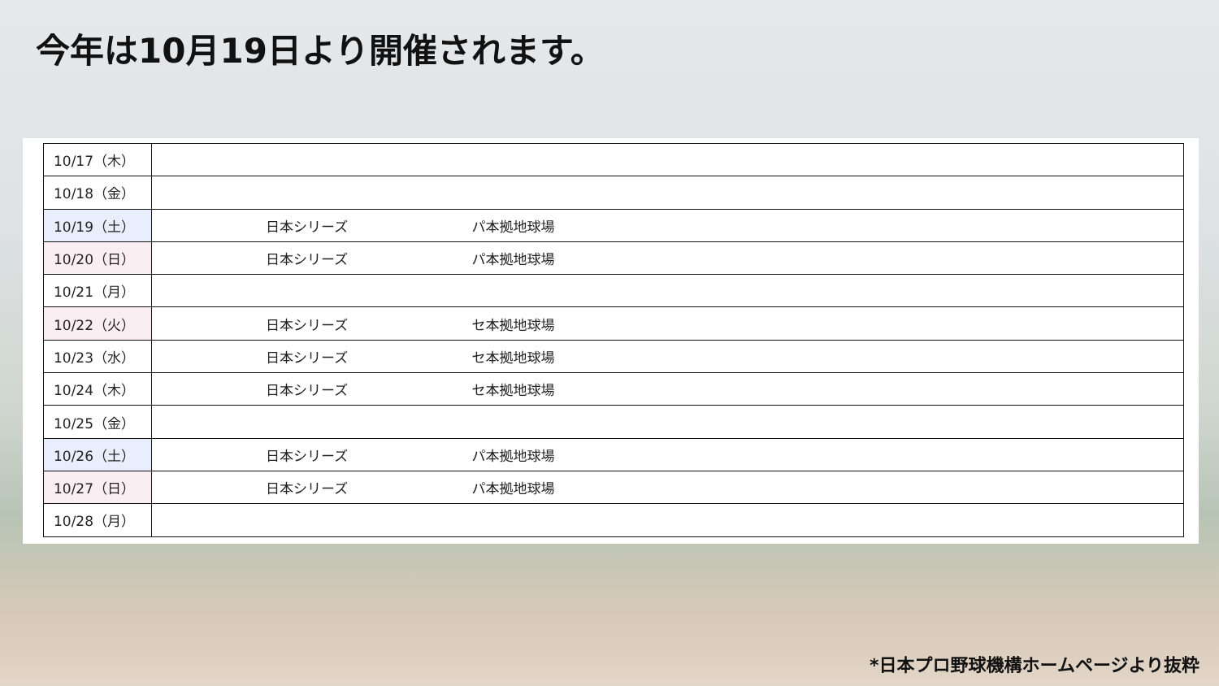今年は10月19日より開催されます。
| 10/17（木） | |
| 10/18（金） | |
| 10/19（土） | 日本シリーズ パ本拠地球場 |
| 10/20（日） | 日本シリーズ パ本拠地球場 |
| 10/21（月） | |
| 10/22（火） | 日本シリーズ セ本拠地球場 |
| 10/23（水） | 日本シリーズ セ本拠地球場 |
| 10/24（木） | 日本シリーズ セ本拠地球場 |
| 10/25（金） | |
| 10/26（土） | 日本シリーズ パ本拠地球場 |
| 10/27（日） | 日本シリーズ パ本拠地球場 |
| 10/28（月） | |
*日本プロ野球機構ホームページより抜粋